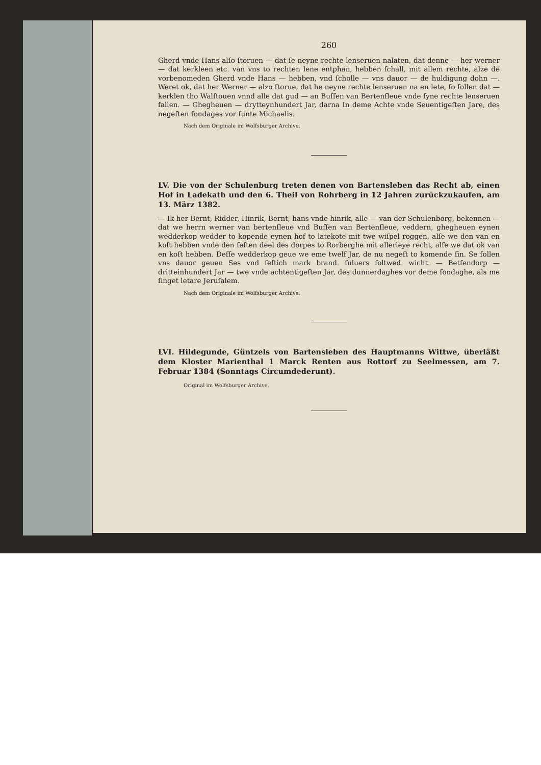260
Gherd vnde Hans alſo ſtoruen — dat ſe neyne rechte lenseruen nalaten, dat denne — her werner — dat kerkleen etc. van vns to rechten lene entphan, hebben ſchall, mit allem rechte, alze de vorbenomeden Gherd vnde Hans — hebben, vnd ſcholle — vns dauor — de huldigung dohn —. Weret ok, dat her Werner — alzo ſtorue, dat he neyne rechte lenseruen na en lete, ſo ſollen dat — kerklen tho Walſtouen vnnd alle dat gud — an Buſſen van Bertenſleue vnde ſyne rechte lenseruen fallen. — Ghegheuen — drytteynhundert Jar, darna In deme Achte vnde Seuentigeſten Jare, des negeſten ſondages vor ſunte Michaelis.
Nach dem Originale im Wolfsburger Archive.
LV. Die von der Schulenburg treten denen von Bartensleben das Recht ab, einen Hof in Ladekath und den 6. Theil von Rohrberg in 12 Jahren zurückzukaufen, am 13. März 1382.
— Ik her Bernt, Ridder, Hinrik, Bernt, hans vnde hinrik, alle — van der Schulenborg, bekennen — dat we herrn werner van bertenſleue vnd Buſſen van Bertenſleue, veddern, ghegheuen eynen wedderkop wedder to kopende eynen hof to latekote mit twe wiſpel roggen, alſe we den van en koſt hebben vnde den ſeſten deel des dorpes to Rorberghe mit allerleye recht, alſe we dat ok van en koſt hebben. Deſſe wedderkop geue we eme twelf Jar, de nu negeſt to komende ſin. Se ſollen vns dauor geuen Ses vnd ſeſtich mark brand. ſuluers ſoltwed. wicht. — Betſendorp — dritteinhundert Jar — twe vnde achtentigeſten Jar, des dunnerdaghes vor deme ſondaghe, als me ſinget letare Jeruſalem.
Nach dem Originale im Wolfsburger Archive.
LVI. Hildegunde, Güntzels von Bartensleben des Hauptmanns Wittwe, überläßt dem Kloster Marienthal 1 Marck Renten aus Rottorf zu Seelmessen, am 7. Februar 1384 (Sonntags Circumdederunt).
Original im Wolfsburger Archive.